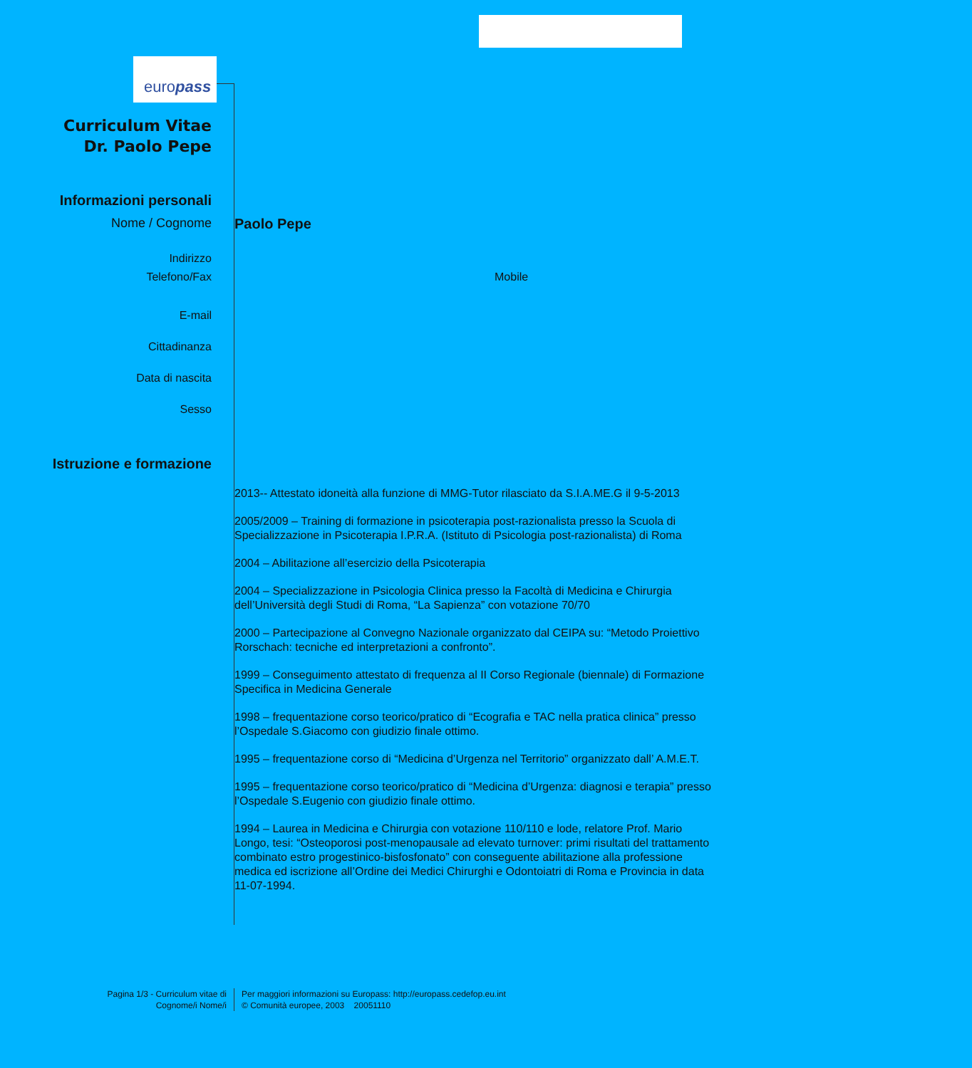europass
Curriculum Vitae
Dr. Paolo Pepe
Informazioni personali
Nome / Cognome Paolo Pepe
Indirizzo
Telefono/Fax Mobile
E-mail
Cittadinanza
Data di nascita
Sesso
Istruzione e formazione
2013-- Attestato idoneità alla funzione di MMG-Tutor rilasciato da S.I.A.ME.G il 9-5-2013
2005/2009 – Training di formazione in psicoterapia post-razionalista presso la Scuola di Specializzazione in Psicoterapia I.P.R.A. (Istituto di Psicologia post-razionalista) di Roma
2004 – Abilitazione all’esercizio della Psicoterapia
2004 – Specializzazione in Psicologia Clinica presso la Facoltà di Medicina e Chirurgia dell’Università degli Studi di Roma, “La Sapienza” con votazione 70/70
2000 – Partecipazione al Convegno Nazionale organizzato dal CEIPA su: “Metodo Proiettivo Rorschach: tecniche ed interpretazioni a confronto”.
1999 – Conseguimento attestato di frequenza al II Corso Regionale (biennale) di Formazione Specifica in Medicina Generale
1998 – frequentazione corso teorico/pratico di “Ecografia e TAC nella pratica clinica” presso l’Ospedale S.Giacomo con giudizio finale ottimo.
1995 – frequentazione corso di “Medicina d’Urgenza nel Territorio” organizzato dall’ A.M.E.T.
1995 – frequentazione corso teorico/pratico di “Medicina d’Urgenza: diagnosi e terapia” presso l’Ospedale S.Eugenio con giudizio finale ottimo.
1994 – Laurea in Medicina e Chirurgia con votazione 110/110 e lode, relatore Prof. Mario Longo, tesi: “Osteoporosi post-menopausale ad elevato turnover: primi risultati del trattamento combinato estro progestinico-bisfosfonato” con conseguente abilitazione alla professione medica ed iscrizione all’Ordine dei Medici Chirurghi e Odontoiatri di Roma e Provincia in data 11-07-1994.
Pagina 1/3 - Curriculum vitae di
Cognome/i Nome/i
Per maggiori informazioni su Europass: http://europass.cedefop.eu.int
© Comunità europee, 2003 20051110